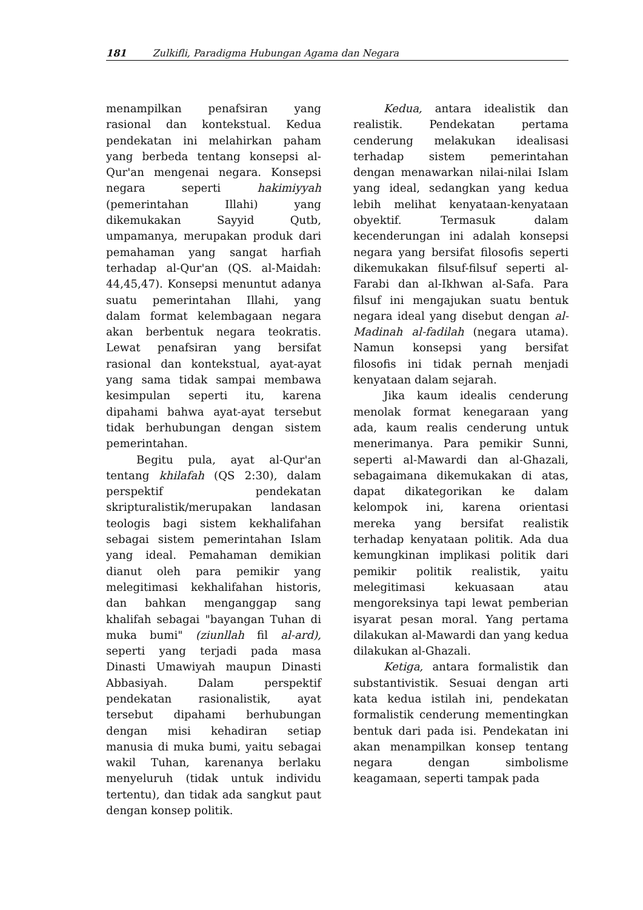181 Zulkifli, Paradigma Hubungan Agama dan Negara
menampilkan penafsiran yang rasional dan kontekstual. Kedua pendekatan ini melahirkan paham yang berbeda tentang konsepsi al-Qur'an mengenai negara. Konsepsi negara seperti hakimiyyah (pemerintahan Illahi) yang dikemukakan Sayyid Qutb, umpamanya, merupakan produk dari pemahaman yang sangat harfiah terhadap al-Qur'an (QS. al-Maidah: 44,45,47). Konsepsi menuntut adanya suatu pemerintahan Illahi, yang dalam format kelembagaan negara akan berbentuk negara teokratis. Lewat penafsiran yang bersifat rasional dan kontekstual, ayat-ayat yang sama tidak sampai membawa kesimpulan seperti itu, karena dipahami bahwa ayat-ayat tersebut tidak berhubungan dengan sistem pemerintahan.
Begitu pula, ayat al-Qur'an tentang khilafah (QS 2:30), dalam perspektif pendekatan skripturalistik/merupakan landasan teologis bagi sistem kekhalifahan sebagai sistem pemerintahan Islam yang ideal. Pemahaman demikian dianut oleh para pemikir yang melegitimasi kekhalifahan historis, dan bahkan menganggap sang khalifah sebagai "bayangan Tuhan di muka bumi" (ziunllah fil al-ard), seperti yang terjadi pada masa Dinasti Umawiyah maupun Dinasti Abbasiyah. Dalam perspektif pendekatan rasionalistik, ayat tersebut dipahami berhubungan dengan misi kehadiran setiap manusia di muka bumi, yaitu sebagai wakil Tuhan, karenanya berlaku menyeluruh (tidak untuk individu tertentu), dan tidak ada sangkut paut dengan konsep politik.
Kedua, antara idealistik dan realistik. Pendekatan pertama cenderung melakukan idealisasi terhadap sistem pemerintahan dengan menawarkan nilai-nilai Islam yang ideal, sedangkan yang kedua lebih melihat kenyataan-kenyataan obyektif. Termasuk dalam kecenderungan ini adalah konsepsi negara yang bersifat filosofis seperti dikemukakan filsuf-filsuf seperti al-Farabi dan al-Ikhwan al-Safa. Para filsuf ini mengajukan suatu bentuk negara ideal yang disebut dengan al-Madinah al-fadilah (negara utama). Namun konsepsi yang bersifat filosofis ini tidak pernah menjadi kenyataan dalam sejarah.
Jika kaum idealis cenderung menolak format kenegaraan yang ada, kaum realis cenderung untuk menerimanya. Para pemikir Sunni, seperti al-Mawardi dan al-Ghazali, sebagaimana dikemukakan di atas, dapat dikategorikan ke dalam kelompok ini, karena orientasi mereka yang bersifat realistik terhadap kenyataan politik. Ada dua kemungkinan implikasi politik dari pemikir politik realistik, yaitu melegitimasi kekuasaan atau mengoreksinya tapi lewat pemberian isyarat pesan moral. Yang pertama dilakukan al-Mawardi dan yang kedua dilakukan al-Ghazali.
Ketiga, antara formalistik dan substantivistik. Sesuai dengan arti kata kedua istilah ini, pendekatan formalistik cenderung mementingkan bentuk dari pada isi. Pendekatan ini akan menampilkan konsep tentang negara dengan simbolisme keagamaan, seperti tampak pada